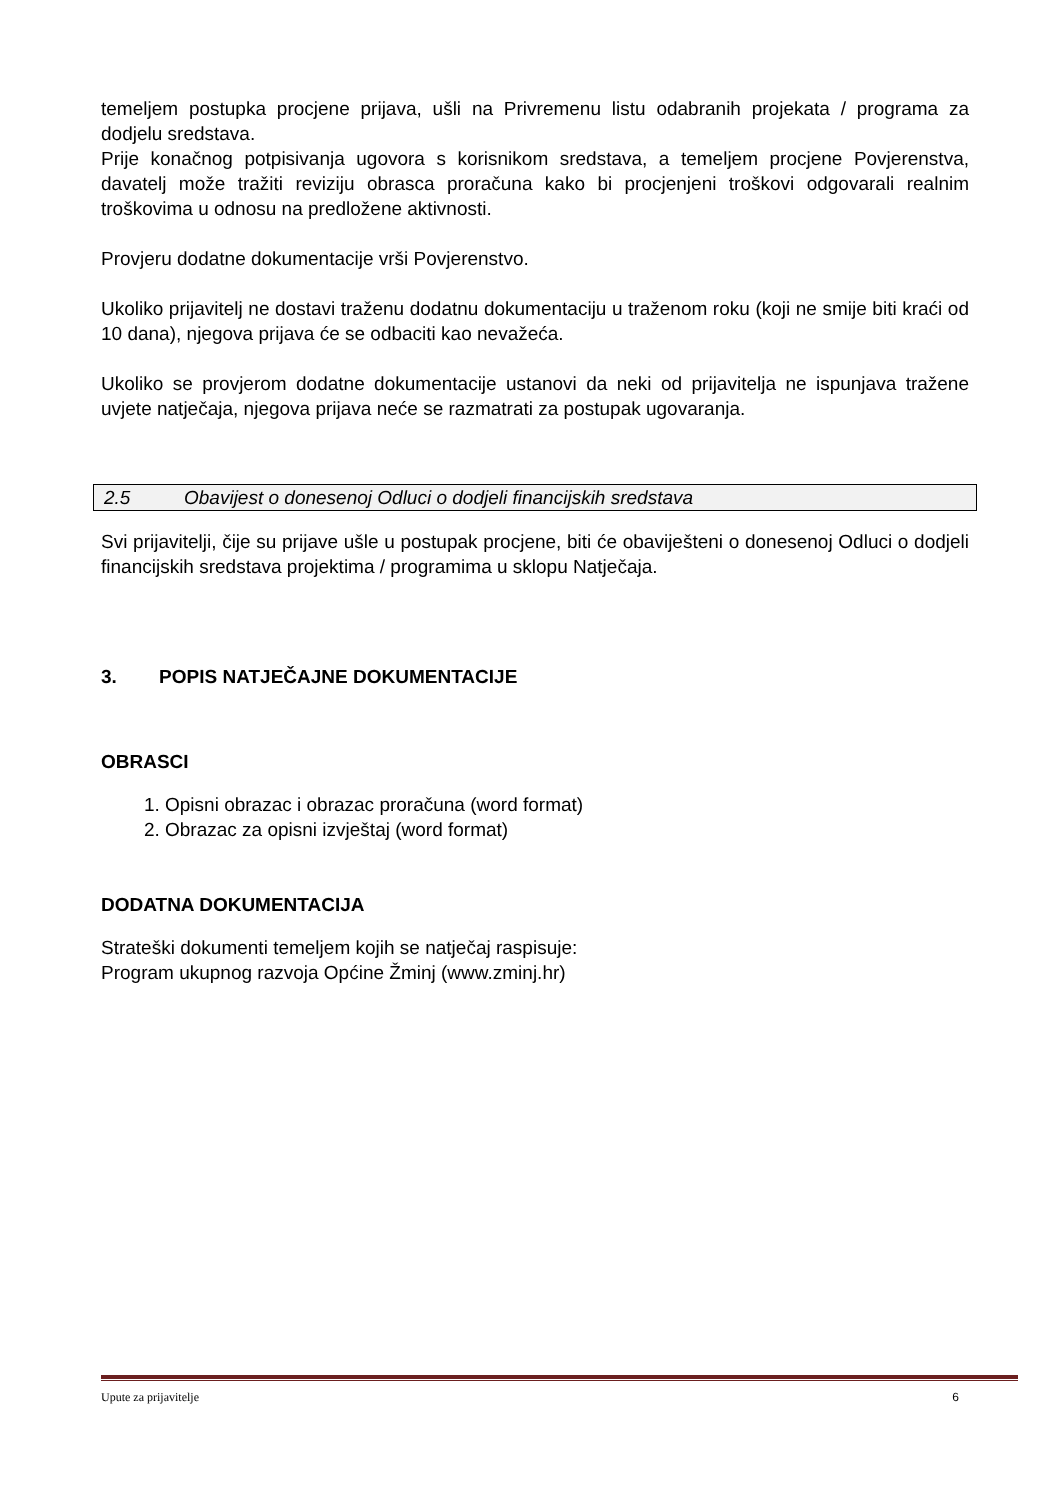temeljem postupka procjene prijava, ušli na Privremenu listu odabranih projekata / programa za dodjelu sredstava.
Prije konačnog potpisivanja ugovora s korisnikom sredstava, a temeljem procjene Povjerenstva, davatelj može tražiti reviziju obrasca proračuna kako bi procjenjeni troškovi odgovarali realnim troškovima u odnosu na predložene aktivnosti.
Provjeru dodatne dokumentacije vrši Povjerenstvo.
Ukoliko prijavitelj ne dostavi traženu dodatnu dokumentaciju u traženom roku (koji ne smije biti kraći od 10 dana), njegova prijava će se odbaciti kao nevažeća.
Ukoliko se provjerom dodatne dokumentacije ustanovi da neki od prijavitelja ne ispunjava tražene uvjete natječaja, njegova prijava neće se razmatrati za postupak ugovaranja.
2.5 Obavijest o donesenoj Odluci o dodjeli financijskih sredstava
Svi prijavitelji, čije su prijave ušle u postupak procjene, biti će obaviješteni o donesenoj Odluci o dodjeli financijskih sredstava projektima / programima u sklopu Natječaja.
3. POPIS NATJEČAJNE DOKUMENTACIJE
OBRASCI
1. Opisni obrazac i obrazac proračuna (word format)
2. Obrazac za opisni izvještaj (word format)
DODATNA DOKUMENTACIJA
Strateški dokumenti temeljem kojih se natječaj raspisuje:
Program ukupnog razvoja Općine Žminj (www.zminj.hr)
Upute za prijavitelje 6